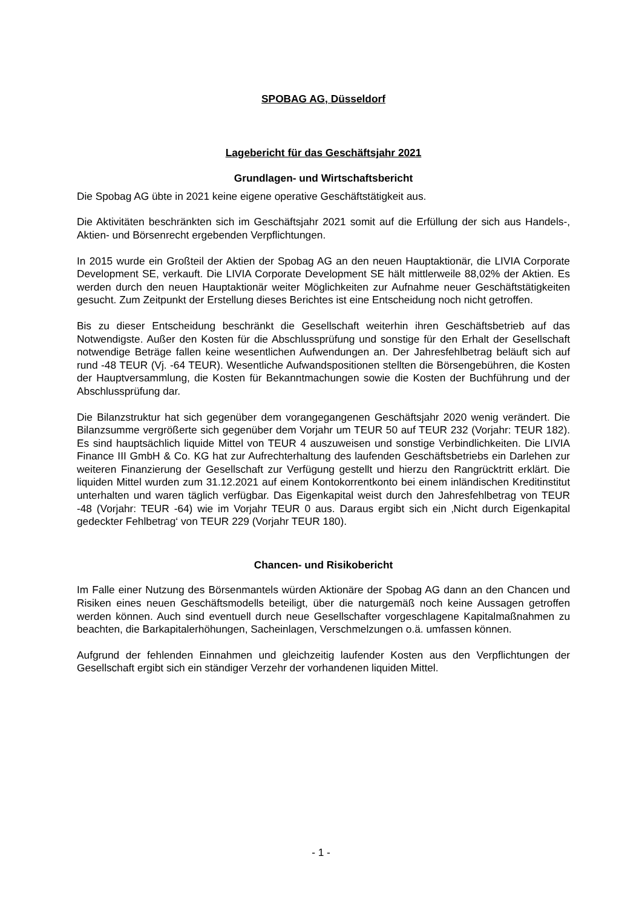SPOBAG AG, Düsseldorf
Lagebericht für das Geschäftsjahr 2021
Grundlagen- und Wirtschaftsbericht
Die Spobag AG übte in 2021 keine eigene operative Geschäftstätigkeit aus.
Die Aktivitäten beschränkten sich im Geschäftsjahr 2021 somit auf die Erfüllung der sich aus Handels-, Aktien- und Börsenrecht ergebenden Verpflichtungen.
In 2015 wurde ein Großteil der Aktien der Spobag AG an den neuen Hauptaktionär, die LIVIA Corporate Development SE, verkauft. Die LIVIA Corporate Development SE hält mittlerweile 88,02% der Aktien. Es werden durch den neuen Hauptaktionär weiter Möglichkeiten zur Aufnahme neuer Geschäftstätigkeiten gesucht. Zum Zeitpunkt der Erstellung dieses Berichtes ist eine Entscheidung noch nicht getroffen.
Bis zu dieser Entscheidung beschränkt die Gesellschaft weiterhin ihren Geschäftsbetrieb auf das Notwendigste. Außer den Kosten für die Abschlussprüfung und sonstige für den Erhalt der Gesellschaft notwendige Beträge fallen keine wesentlichen Aufwendungen an. Der Jahresfehlbetrag beläuft sich auf rund -48 TEUR (Vj. -64 TEUR). Wesentliche Aufwandspositionen stellten die Börsengebühren, die Kosten der Hauptversammlung, die Kosten für Bekanntmachungen sowie die Kosten der Buchführung und der Abschlussprüfung dar.
Die Bilanzstruktur hat sich gegenüber dem vorangegangenen Geschäftsjahr 2020 wenig verändert. Die Bilanzsumme vergrößerte sich gegenüber dem Vorjahr um TEUR 50 auf TEUR 232 (Vorjahr: TEUR 182). Es sind hauptsächlich liquide Mittel von TEUR 4 auszuweisen und sonstige Verbindlichkeiten. Die LIVIA Finance III GmbH & Co. KG hat zur Aufrechterhaltung des laufenden Geschäftsbetriebs ein Darlehen zur weiteren Finanzierung der Gesellschaft zur Verfügung gestellt und hierzu den Rangrücktritt erklärt. Die liquiden Mittel wurden zum 31.12.2021 auf einem Kontokorrentkonto bei einem inländischen Kreditinstitut unterhalten und waren täglich verfügbar. Das Eigenkapital weist durch den Jahresfehlbetrag von TEUR -48 (Vorjahr: TEUR -64) wie im Vorjahr TEUR 0 aus. Daraus ergibt sich ein ‚Nicht durch Eigenkapital gedeckter Fehlbetrag‘ von TEUR 229 (Vorjahr TEUR 180).
Chancen- und Risikobericht
Im Falle einer Nutzung des Börsenmantels würden Aktionäre der Spobag AG dann an den Chancen und Risiken eines neuen Geschäftsmodells beteiligt, über die naturgemäß noch keine Aussagen getroffen werden können. Auch sind eventuell durch neue Gesellschafter vorgeschlagene Kapitalmaßnahmen zu beachten, die Barkapitalerhöhungen, Sacheinlagen, Verschmelzungen o.ä. umfassen können.
Aufgrund der fehlenden Einnahmen und gleichzeitig laufender Kosten aus den Verpflichtungen der Gesellschaft ergibt sich ein ständiger Verzehr der vorhandenen liquiden Mittel.
- 1 -